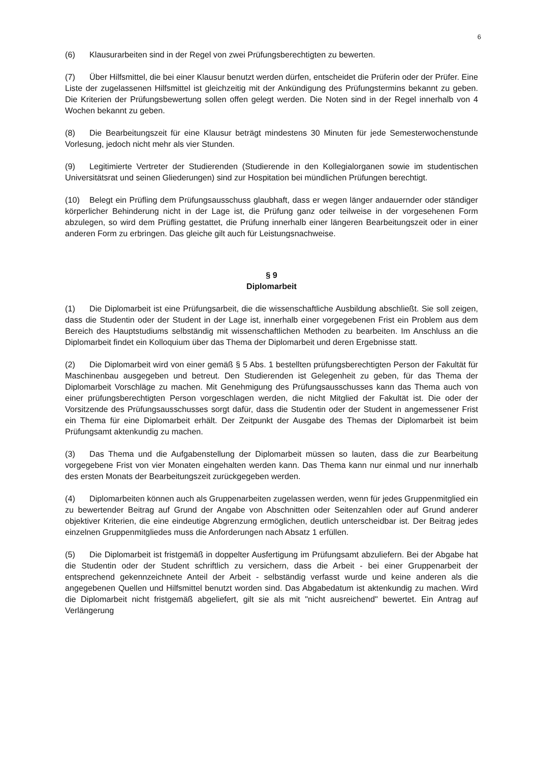6
(6) Klausurarbeiten sind in der Regel von zwei Prüfungsberechtigten zu bewerten.
(7) Über Hilfsmittel, die bei einer Klausur benutzt werden dürfen, entscheidet die Prüferin oder der Prüfer. Eine Liste der zugelassenen Hilfsmittel ist gleichzeitig mit der Ankündigung des Prüfungstermins bekannt zu geben. Die Kriterien der Prüfungsbewertung sollen offen gelegt werden. Die Noten sind in der Regel innerhalb von 4 Wochen bekannt zu geben.
(8) Die Bearbeitungszeit für eine Klausur beträgt mindestens 30 Minuten für jede Semesterwochenstunde Vorlesung, jedoch nicht mehr als vier Stunden.
(9) Legitimierte Vertreter der Studierenden (Studierende in den Kollegialorganen sowie im studentischen Universitätsrat und seinen Gliederungen) sind zur Hospitation bei mündlichen Prüfungen berechtigt.
(10) Belegt ein Prüfling dem Prüfungsausschuss glaubhaft, dass er wegen länger andauernder oder ständiger körperlicher Behinderung nicht in der Lage ist, die Prüfung ganz oder teilweise in der vorgesehenen Form abzulegen, so wird dem Prüfling gestattet, die Prüfung innerhalb einer längeren Bearbeitungszeit oder in einer anderen Form zu erbringen. Das gleiche gilt auch für Leistungsnachweise.
§ 9
Diplomarbeit
(1) Die Diplomarbeit ist eine Prüfungsarbeit, die die wissenschaftliche Ausbildung abschließt. Sie soll zeigen, dass die Studentin oder der Student in der Lage ist, innerhalb einer vorgegebenen Frist ein Problem aus dem Bereich des Hauptstudiums selbständig mit wissenschaftlichen Methoden zu bearbeiten. Im Anschluss an die Diplomarbeit findet ein Kolloquium über das Thema der Diplomarbeit und deren Ergebnisse statt.
(2) Die Diplomarbeit wird von einer gemäß § 5 Abs. 1 bestellten prüfungsberechtigten Person der Fakultät für Maschinenbau ausgegeben und betreut. Den Studierenden ist Gelegenheit zu geben, für das Thema der Diplomarbeit Vorschläge zu machen. Mit Genehmigung des Prüfungsausschusses kann das Thema auch von einer prüfungsberechtigten Person vorgeschlagen werden, die nicht Mitglied der Fakultät ist. Die oder der Vorsitzende des Prüfungsausschusses sorgt dafür, dass die Studentin oder der Student in angemessener Frist ein Thema für eine Diplomarbeit erhält. Der Zeitpunkt der Ausgabe des Themas der Diplomarbeit ist beim Prüfungsamt aktenkundig zu machen.
(3) Das Thema und die Aufgabenstellung der Diplomarbeit müssen so lauten, dass die zur Bearbeitung vorgegebene Frist von vier Monaten eingehalten werden kann. Das Thema kann nur einmal und nur innerhalb des ersten Monats der Bearbeitungszeit zurückgegeben werden.
(4) Diplomarbeiten können auch als Gruppenarbeiten zugelassen werden, wenn für jedes Gruppenmitglied ein zu bewertender Beitrag auf Grund der Angabe von Abschnitten oder Seitenzahlen oder auf Grund anderer objektiver Kriterien, die eine eindeutige Abgrenzung ermöglichen, deutlich unterscheidbar ist. Der Beitrag jedes einzelnen Gruppenmitgliedes muss die Anforderungen nach Absatz 1 erfüllen.
(5) Die Diplomarbeit ist fristgemäß in doppelter Ausfertigung im Prüfungsamt abzuliefern. Bei der Abgabe hat die Studentin oder der Student schriftlich zu versichern, dass die Arbeit - bei einer Gruppenarbeit der entsprechend gekennzeichnete Anteil der Arbeit - selbständig verfasst wurde und keine anderen als die angegebenen Quellen und Hilfsmittel benutzt worden sind. Das Abgabedatum ist aktenkundig zu machen. Wird die Diplomarbeit nicht fristgemäß abgeliefert, gilt sie als mit "nicht ausreichend" bewertet. Ein Antrag auf Verlängerung